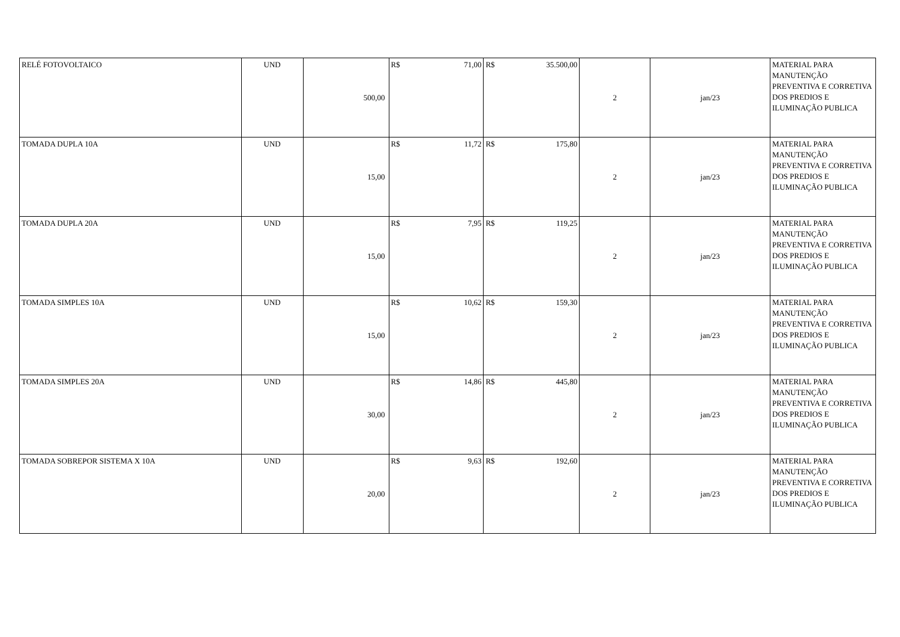| RELÉ FOTOVOLTAICO | UND | 500,00 | R$ 71,00 | R$ 35.500,00 | 2 | jan/23 | MATERIAL PARA MANUTENÇÃO PREVENTIVA E CORRETIVA DOS PREDIOS E ILUMINAÇÃO PUBLICA |
| TOMADA DUPLA 10A | UND | 15,00 | R$ 11,72 | R$ 175,80 | 2 | jan/23 | MATERIAL PARA MANUTENÇÃO PREVENTIVA E CORRETIVA DOS PREDIOS E ILUMINAÇÃO PUBLICA |
| TOMADA DUPLA 20A | UND | 15,00 | R$ 7,95 | R$ 119,25 | 2 | jan/23 | MATERIAL PARA MANUTENÇÃO PREVENTIVA E CORRETIVA DOS PREDIOS E ILUMINAÇÃO PUBLICA |
| TOMADA SIMPLES 10A | UND | 15,00 | R$ 10,62 | R$ 159,30 | 2 | jan/23 | MATERIAL PARA MANUTENÇÃO PREVENTIVA E CORRETIVA DOS PREDIOS E ILUMINAÇÃO PUBLICA |
| TOMADA SIMPLES 20A | UND | 30,00 | R$ 14,86 | R$ 445,80 | 2 | jan/23 | MATERIAL PARA MANUTENÇÃO PREVENTIVA E CORRETIVA DOS PREDIOS E ILUMINAÇÃO PUBLICA |
| TOMADA SOBREPOR SISTEMA X 10A | UND | 20,00 | R$ 9,63 | R$ 192,60 | 2 | jan/23 | MATERIAL PARA MANUTENÇÃO PREVENTIVA E CORRETIVA DOS PREDIOS E ILUMINAÇÃO PUBLICA |